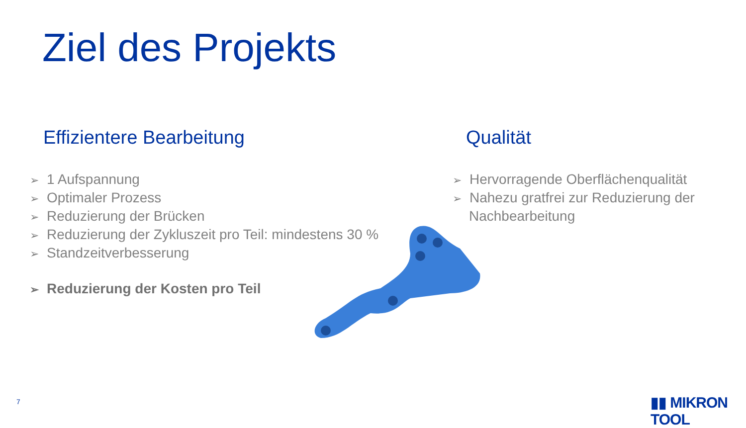Ziel des Projekts
Effizientere Bearbeitung
➢ 1 Aufspannung
➢ Optimaler Prozess
➢ Reduzierung der Brücken
➢ Reduzierung der Zykluszeit pro Teil: mindestens 30 %
➢ Standzeitverbesserung
➢ Reduzierung der Kosten pro Teil
Qualität
➢ Hervorragende Oberflächenqualität
➢ Nahezu gratfrei zur Reduzierung der Nachbearbeitung
7 ▮▮ MIKRON TOOL